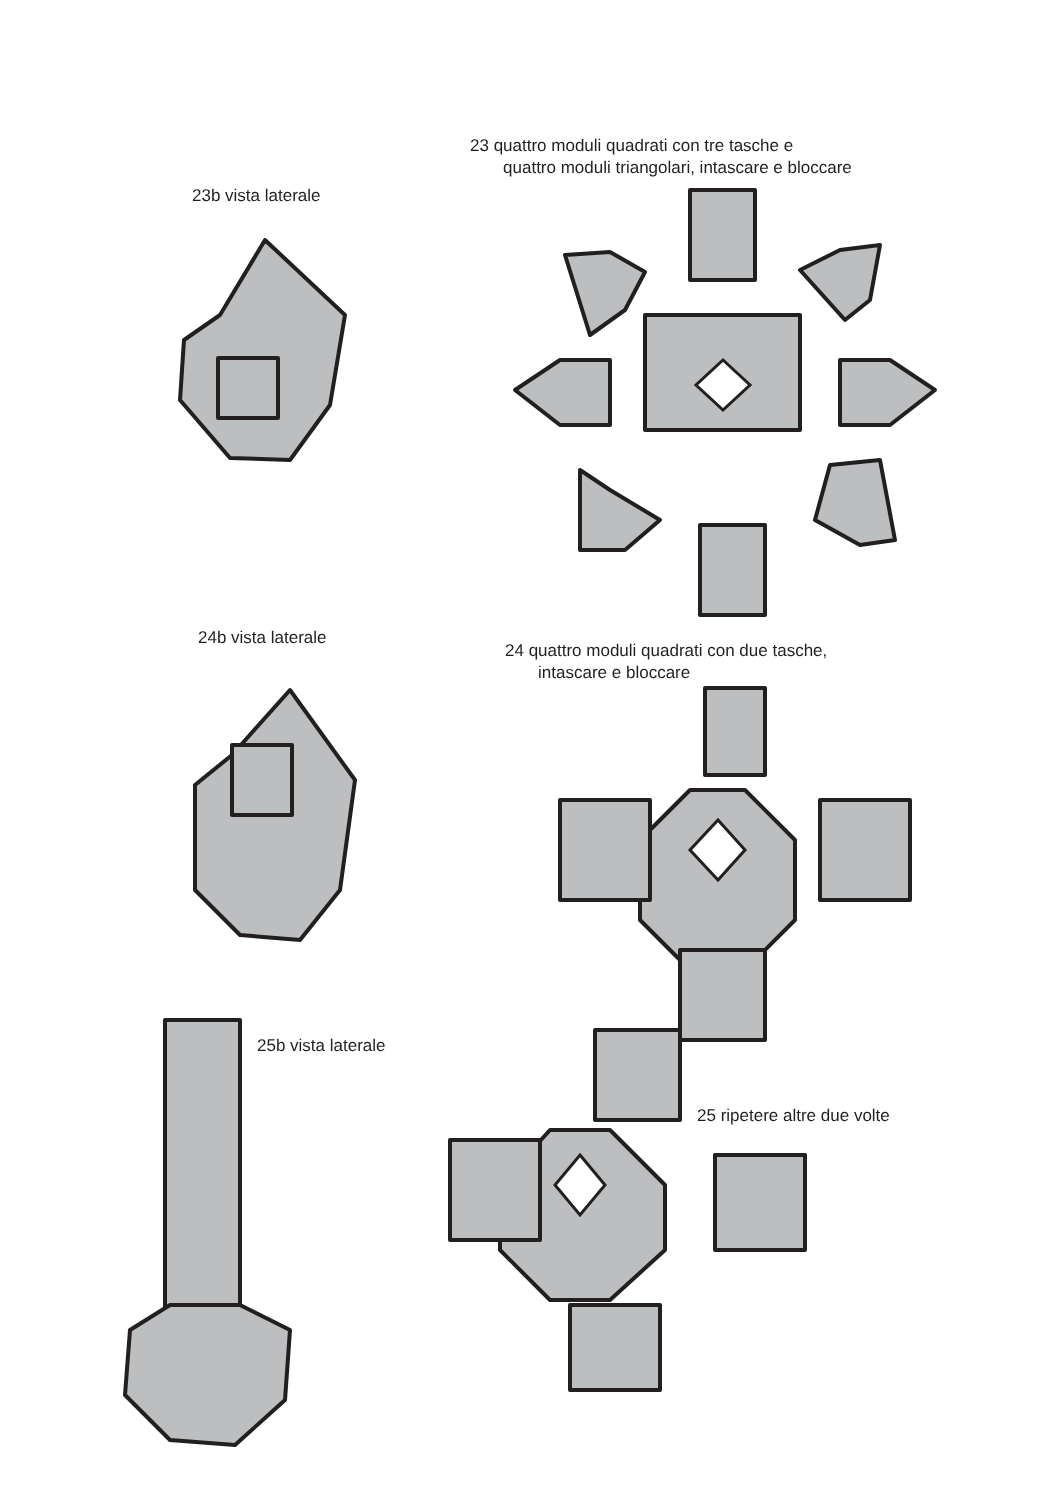23 quattro moduli quadrati con tre tasche e
quattro moduli triangolari, intascare e bloccare
23b vista laterale
24b vista laterale
24 quattro moduli quadrati con due tasche,
intascare e bloccare
25b vista laterale
25 ripetere altre due volte